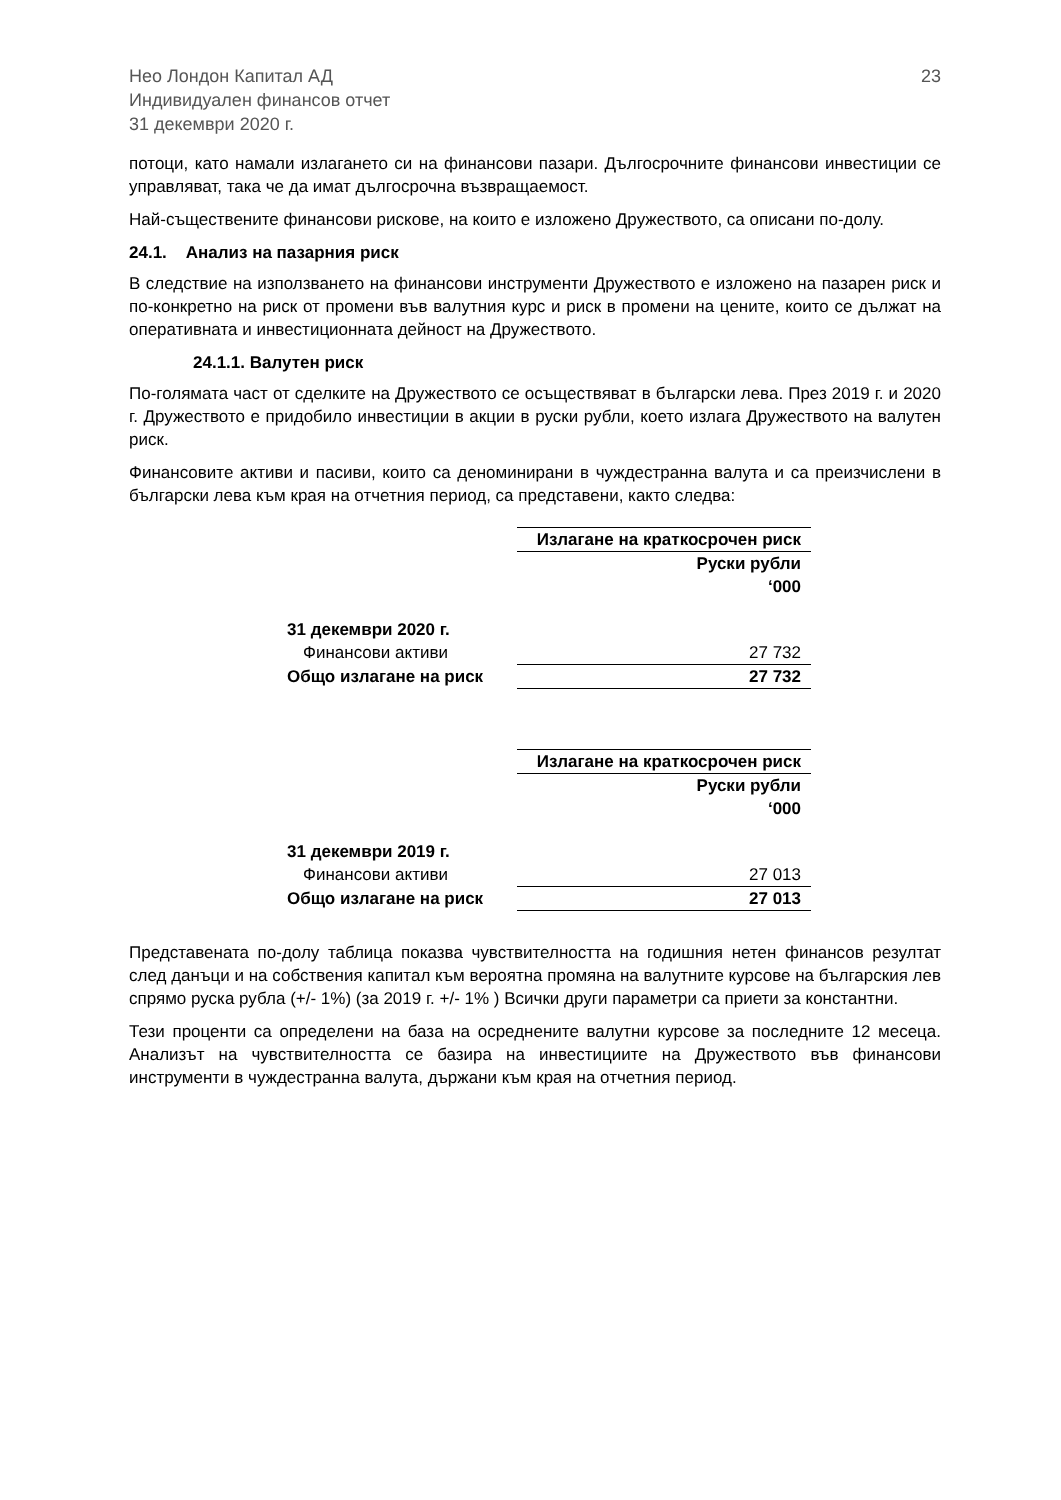Нео Лондон Капитал АД
Индивидуален финансов отчет
31 декември 2020 г.
23
потоци, като намали излагането си на финансови пазари. Дългосрочните финансови инвестиции се управляват, така че да имат дългосрочна възвращаемост.
Най-съществените финансови рискове, на които е изложено Дружеството, са описани по-долу.
24.1. Анализ на пазарния риск
В следствие на използването на финансови инструменти Дружеството е изложено на пазарен риск и по-конкретно на риск от промени във валутния курс и риск в промени на цените, които се дължат на оперативната и инвестиционната дейност на Дружеството.
24.1.1. Валутен риск
По-голямата част от сделките на Дружеството се осъществяват в български лева. През 2019 г. и 2020 г. Дружеството е придобило инвестиции в акции в руски рубли, което излага Дружеството на валутен риск.
Финансовите активи и пасиви, които са деноминирани в чуждестранна валута и са преизчислени в български лева към края на отчетния период, са представени, както следва:
| | Излагане на краткосрочен риск |
| | Руски рубли ‘000 |
| 31 декември 2020 г. | |
| Финансови активи | 27 732 |
| Общо излагане на риск | 27 732 |
| | Излагане на краткосрочен риск |
| | Руски рубли ‘000 |
| 31 декември 2019 г. | |
| Финансови активи | 27 013 |
| Общо излагане на риск | 27 013 |
Представената по-долу таблица показва чувствителността на годишния нетен финансов резултат след данъци и на собствения капитал към вероятна промяна на валутните курсове на българския лев спрямо руска рубла (+/- 1%) (за 2019 г. +/- 1% ) Всички други параметри са приети за константни.
Тези проценти са определени на база на осреднените валутни курсове за последните 12 месеца. Анализът на чувствителността се базира на инвестициите на Дружеството във финансови инструменти в чуждестранна валута, държани към края на отчетния период.